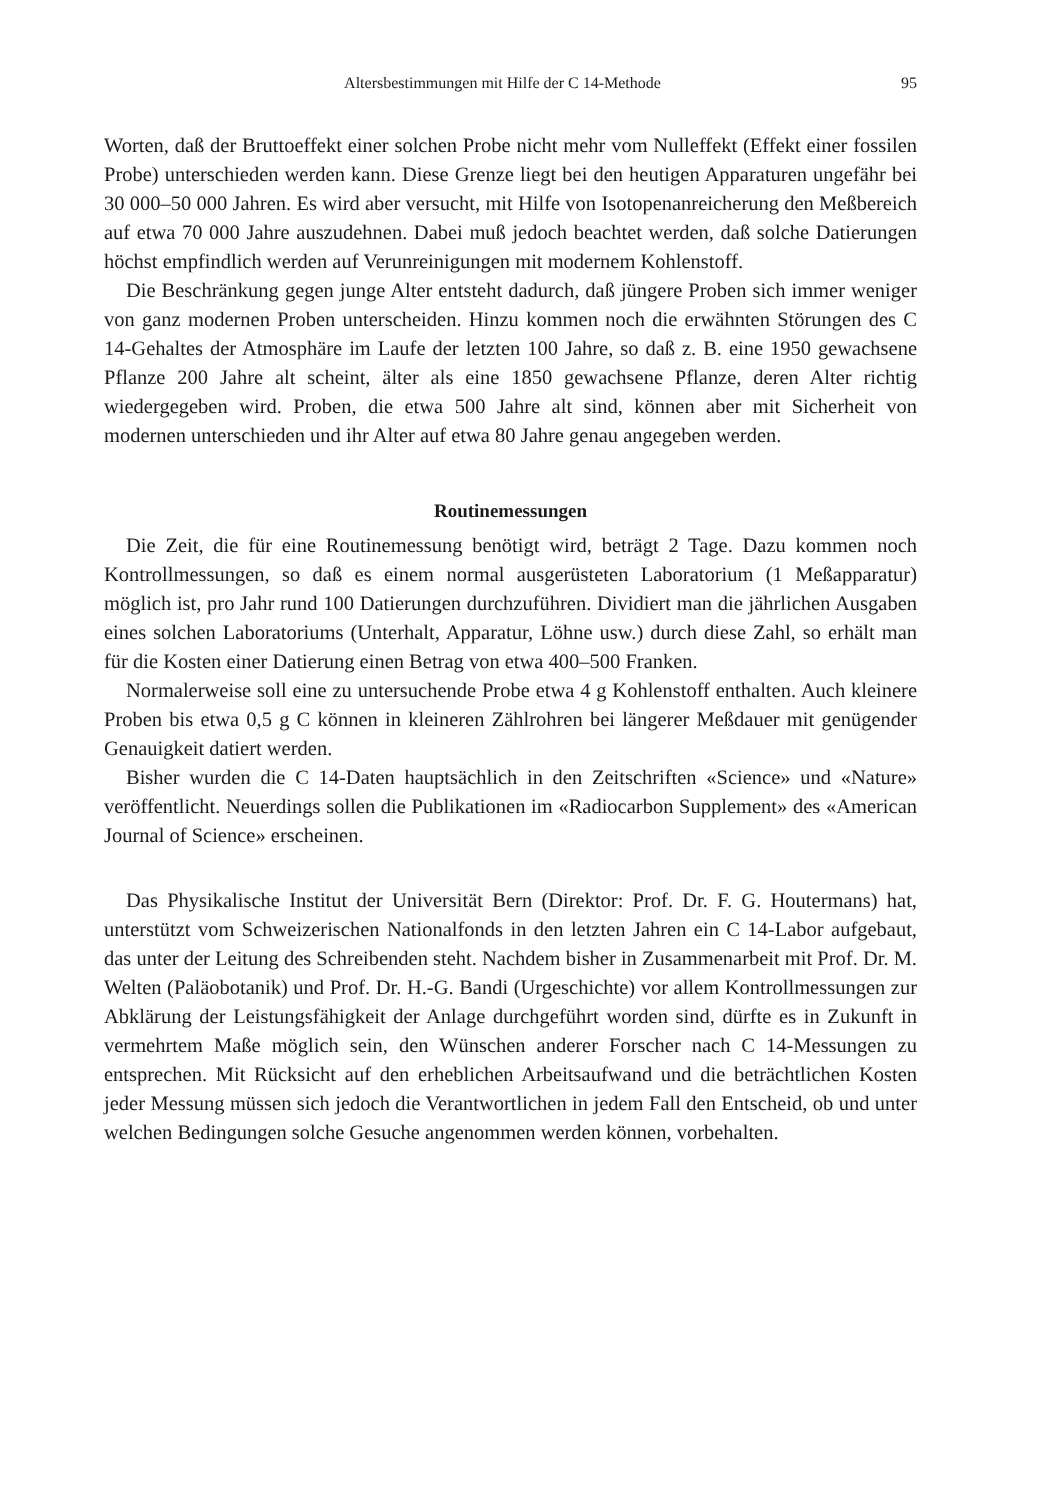Altersbestimmungen mit Hilfe der C 14-Methode 95
Worten, daß der Bruttoeffekt einer solchen Probe nicht mehr vom Nulleffekt (Effekt einer fossilen Probe) unterschieden werden kann. Diese Grenze liegt bei den heutigen Apparaturen ungefähr bei 30 000–50 000 Jahren. Es wird aber versucht, mit Hilfe von Isotopenanreicherung den Meßbereich auf etwa 70 000 Jahre auszudehnen. Dabei muß jedoch beachtet werden, daß solche Datierungen höchst empfindlich werden auf Verunreinigungen mit modernem Kohlenstoff.
Die Beschränkung gegen junge Alter entsteht dadurch, daß jüngere Proben sich immer weniger von ganz modernen Proben unterscheiden. Hinzu kommen noch die erwähnten Störungen des C 14-Gehaltes der Atmosphäre im Laufe der letzten 100 Jahre, so daß z. B. eine 1950 gewachsene Pflanze 200 Jahre alt scheint, älter als eine 1850 gewachsene Pflanze, deren Alter richtig wiedergegeben wird. Proben, die etwa 500 Jahre alt sind, können aber mit Sicherheit von modernen unterschieden und ihr Alter auf etwa 80 Jahre genau angegeben werden.
Routinemessungen
Die Zeit, die für eine Routinemessung benötigt wird, beträgt 2 Tage. Dazu kommen noch Kontrollmessungen, so daß es einem normal ausgerüsteten Laboratorium (1 Meßapparatur) möglich ist, pro Jahr rund 100 Datierungen durchzuführen. Dividiert man die jährlichen Ausgaben eines solchen Laboratoriums (Unterhalt, Apparatur, Löhne usw.) durch diese Zahl, so erhält man für die Kosten einer Datierung einen Betrag von etwa 400–500 Franken.
Normalerweise soll eine zu untersuchende Probe etwa 4 g Kohlenstoff enthalten. Auch kleinere Proben bis etwa 0,5 g C können in kleineren Zählrohren bei längerer Meßdauer mit genügender Genauigkeit datiert werden.
Bisher wurden die C 14-Daten hauptsächlich in den Zeitschriften «Science» und «Nature» veröffentlicht. Neuerdings sollen die Publikationen im «Radiocarbon Supplement» des «American Journal of Science» erscheinen.
Das Physikalische Institut der Universität Bern (Direktor: Prof. Dr. F. G. Houtermans) hat, unterstützt vom Schweizerischen Nationalfonds in den letzten Jahren ein C 14-Labor aufgebaut, das unter der Leitung des Schreibenden steht. Nachdem bisher in Zusammenarbeit mit Prof. Dr. M. Welten (Paläobotanik) und Prof. Dr. H.-G. Bandi (Urgeschichte) vor allem Kontrollmessungen zur Abklärung der Leistungsfähigkeit der Anlage durchgeführt worden sind, dürfte es in Zukunft in vermehrtem Maße möglich sein, den Wünschen anderer Forscher nach C 14-Messungen zu entsprechen. Mit Rücksicht auf den erheblichen Arbeitsaufwand und die beträchtlichen Kosten jeder Messung müssen sich jedoch die Verantwortlichen in jedem Fall den Entscheid, ob und unter welchen Bedingungen solche Gesuche angenommen werden können, vorbehalten.